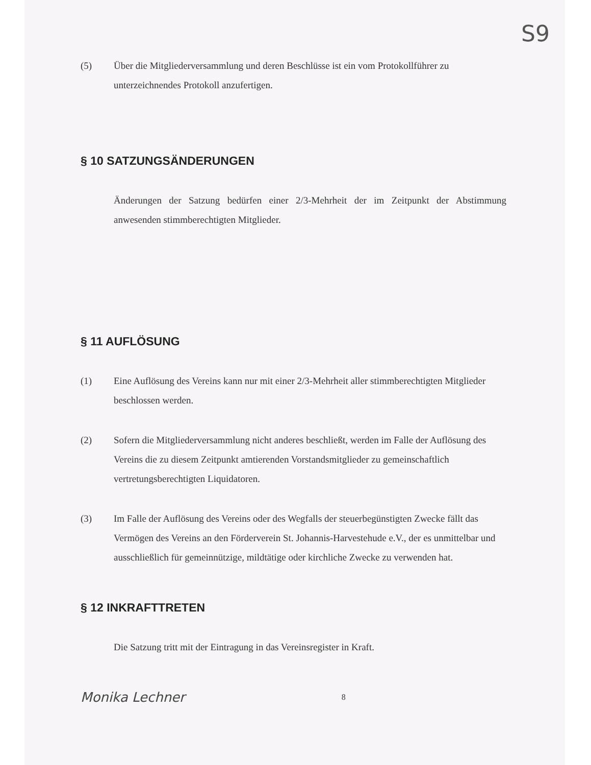S9
(5) Über die Mitgliederversammlung und deren Beschlüsse ist ein vom Protokollführer zu unterzeichnendes Protokoll anzufertigen.
§ 10 SATZUNGSÄNDERUNGEN
Änderungen der Satzung bedürfen einer 2/3-Mehrheit der im Zeitpunkt der Abstimmung anwesenden stimmberechtigten Mitglieder.
§ 11 AUFLÖSUNG
(1) Eine Auflösung des Vereins kann nur mit einer 2/3-Mehrheit aller stimmberechtigten Mitglieder beschlossen werden.
(2) Sofern die Mitgliederversammlung nicht anderes beschließt, werden im Falle der Auflösung des Vereins die zu diesem Zeitpunkt amtierenden Vorstandsmitglieder zu gemeinschaftlich vertretungsberechtigten Liquidatoren.
(3) Im Falle der Auflösung des Vereins oder des Wegfalls der steuerbegünstigten Zwecke fällt das Vermögen des Vereins an den Förderverein St. Johannis-Harvestehude e.V., der es unmittelbar und ausschließlich für gemeinnützige, mildtätige oder kirchliche Zwecke zu verwenden hat.
§ 12 INKRAFTTRETEN
Die Satzung tritt mit der Eintragung in das Vereinsregister in Kraft.
Monika Lechner 8